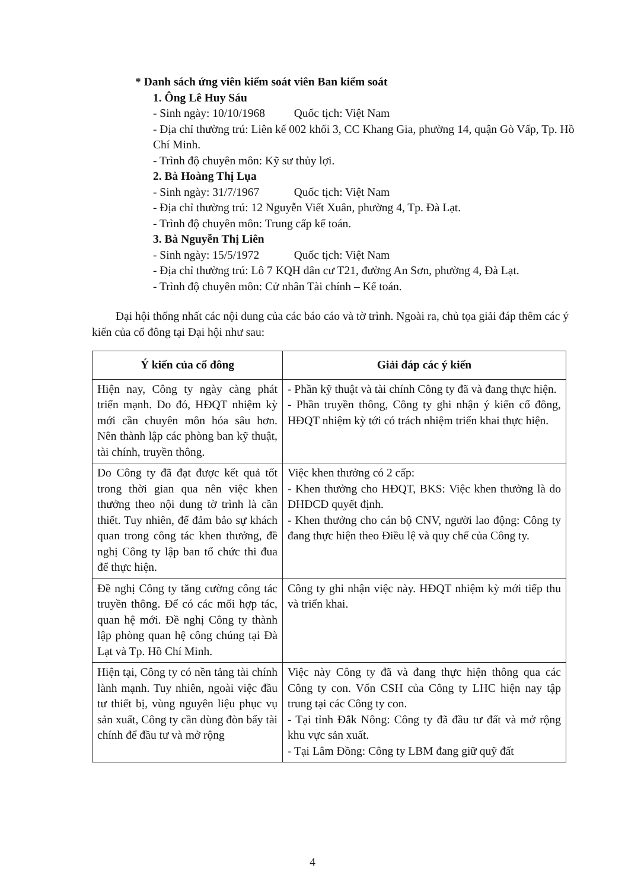* Danh sách ứng viên kiểm soát viên Ban kiểm soát
1. Ông Lê Huy Sáu
- Sinh ngày: 10/10/1968 Quốc tịch: Việt Nam
- Địa chỉ thường trú: Liên kế 002 khối 3, CC Khang Gia, phường 14, quận Gò Vấp, Tp. Hồ Chí Minh.
- Trình độ chuyên môn: Kỹ sư thủy lợi.
2. Bà Hoàng Thị Lụa
- Sinh ngày: 31/7/1967 Quốc tịch: Việt Nam
- Địa chỉ thường trú: 12 Nguyễn Viết Xuân, phường 4, Tp. Đà Lạt.
- Trình độ chuyên môn: Trung cấp kế toán.
3. Bà Nguyễn Thị Liên
- Sinh ngày: 15/5/1972 Quốc tịch: Việt Nam
- Địa chỉ thường trú: Lô 7 KQH dân cư T21, đường An Sơn, phường 4, Đà Lạt.
- Trình độ chuyên môn: Cử nhân Tài chính – Kế toán.
Đại hội thống nhất các nội dung của các báo cáo và tờ trình. Ngoài ra, chủ tọa giải đáp thêm các ý kiến của cổ đông tại Đại hội như sau:
| Ý kiến của cổ đông | Giải đáp các ý kiến |
| --- | --- |
| Hiện nay, Công ty ngày càng phát triển mạnh. Do đó, HĐQT nhiệm kỳ mới cần chuyên môn hóa sâu hơn. Nên thành lập các phòng ban kỹ thuật, tài chính, truyền thông. | - Phần kỹ thuật và tài chính Công ty đã và đang thực hiện. - Phần truyền thông, Công ty ghi nhận ý kiến cổ đông, HĐQT nhiệm kỳ tới có trách nhiệm triển khai thực hiện. |
| Do Công ty đã đạt được kết quả tốt trong thời gian qua nên việc khen thưởng theo nội dung tờ trình là cần thiết. Tuy nhiên, để đảm bảo sự khách quan trong công tác khen thưởng, đề nghị Công ty lập ban tổ chức thi đua để thực hiện. | Việc khen thưởng có 2 cấp: - Khen thưởng cho HĐQT, BKS: Việc khen thưởng là do ĐHĐCĐ quyết định. - Khen thưởng cho cán bộ CNV, người lao động: Công ty đang thực hiện theo Điều lệ và quy chế của Công ty. |
| Đề nghị Công ty tăng cường công tác truyền thông. Để có các mối hợp tác, quan hệ mới. Đề nghị Công ty thành lập phòng quan hệ công chúng tại Đà Lạt và Tp. Hồ Chí Minh. | Công ty ghi nhận việc này. HĐQT nhiệm kỳ mới tiếp thu và triển khai. |
| Hiện tại, Công ty có nền tảng tài chính lành mạnh. Tuy nhiên, ngoài việc đầu tư thiết bị, vùng nguyên liệu phục vụ sản xuất, Công ty cần dùng đòn bẩy tài chính để đầu tư và mở rộng | Việc này Công ty đã và đang thực hiện thông qua các Công ty con. Vốn CSH của Công ty LHC hiện nay tập trung tại các Công ty con. - Tại tỉnh Đắk Nông: Công ty đã đầu tư đất và mở rộng khu vực sản xuất. - Tại Lâm Đồng: Công ty LBM đang giữ quỹ đất |
4